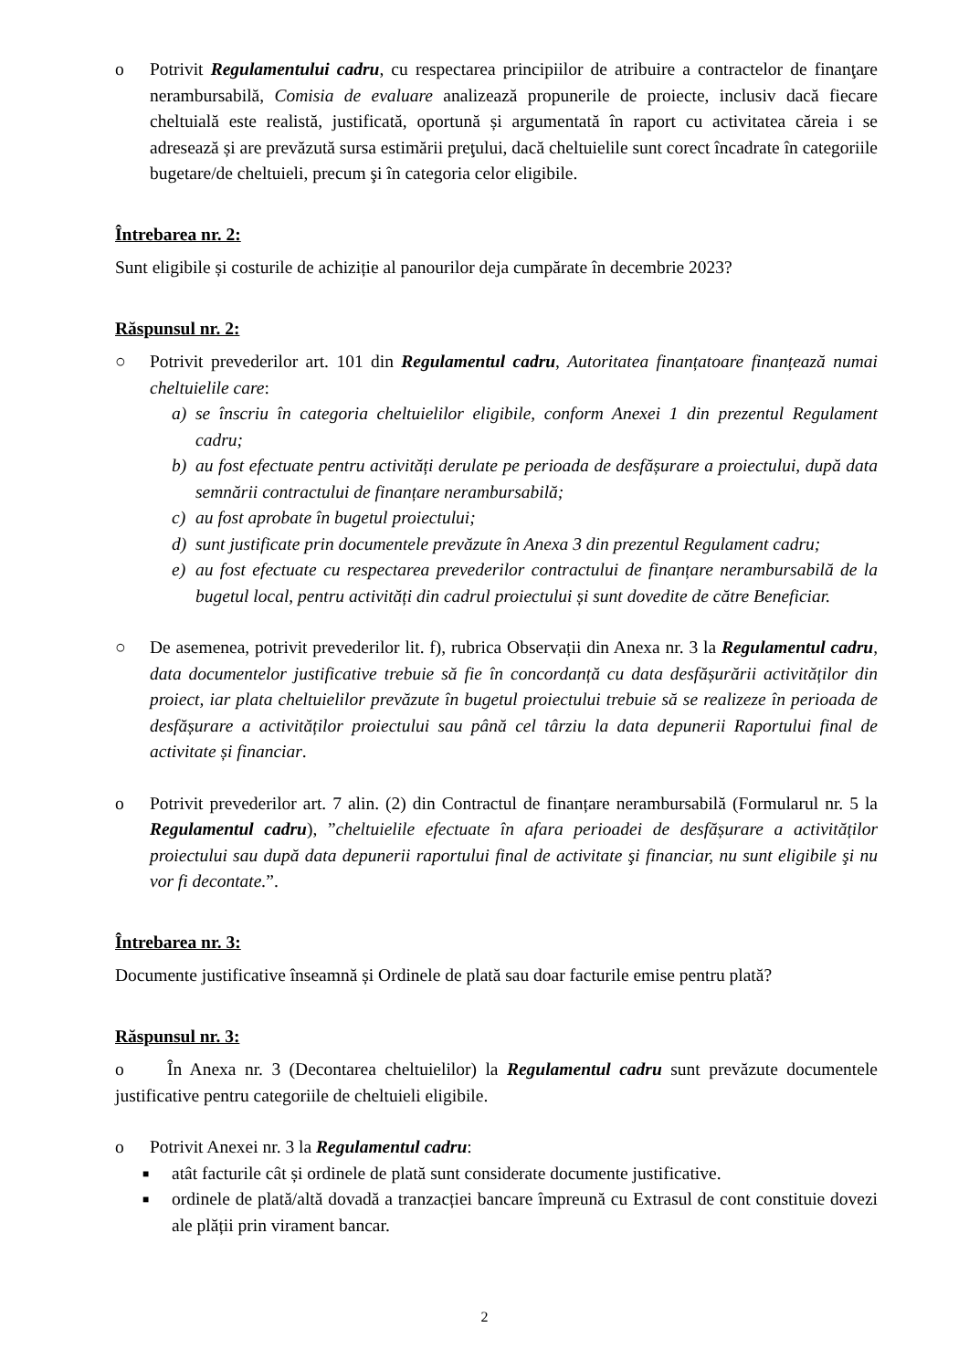o Potrivit Regulamentului cadru, cu respectarea principiilor de atribuire a contractelor de finanţare nerambursabilă, Comisia de evaluare analizează propunerile de proiecte, inclusiv dacă fiecare cheltuială este realistă, justificată, oportună și argumentată în raport cu activitatea căreia i se adresează și are prevăzută sursa estimării preţului, dacă cheltuielile sunt corect încadrate în categoriile bugetare/de cheltuieli, precum şi în categoria celor eligibile.
Întrebarea nr. 2:
Sunt eligibile și costurile de achiziție al panourilor deja cumpărate în decembrie 2023?
Răspunsul nr. 2:
○ Potrivit prevederilor art. 101 din Regulamentul cadru, Autoritatea finanțatoare finanțează numai cheltuielile care:
a) se înscriu în categoria cheltuielilor eligibile, conform Anexei 1 din prezentul Regulament cadru;
b) au fost efectuate pentru activități derulate pe perioada de desfășurare a proiectului, după data semnării contractului de finanțare nerambursabilă;
c) au fost aprobate în bugetul proiectului;
d) sunt justificate prin documentele prevăzute în Anexa 3 din prezentul Regulament cadru;
e) au fost efectuate cu respectarea prevederilor contractului de finanțare nerambursabilă de la bugetul local, pentru activități din cadrul proiectului și sunt dovedite de către Beneficiar.
○ De asemenea, potrivit prevederilor lit. f), rubrica Observații din Anexa nr. 3 la Regulamentul cadru, data documentelor justificative trebuie să fie în concordanță cu data desfășurării activităților din proiect, iar plata cheltuielilor prevăzute în bugetul proiectului trebuie să se realizeze în perioada de desfășurare a activităților proiectului sau până cel târziu la data depunerii Raportului final de activitate și financiar.
o Potrivit prevederilor art. 7 alin. (2) din Contractul de finanțare nerambursabilă (Formularul nr. 5 la Regulamentul cadru), ”cheltuielile efectuate în afara perioadei de desfășurare a activităților proiectului sau după data depunerii raportului final de activitate şi financiar, nu sunt eligibile şi nu vor fi decontate.”.
Întrebarea nr. 3:
Documente justificative înseamnă și Ordinele de plată sau doar facturile emise pentru plată?
Răspunsul nr. 3:
o În Anexa nr. 3 (Decontarea cheltuielilor) la Regulamentul cadru sunt prevăzute documentele justificative pentru categoriile de cheltuieli eligibile.
o Potrivit Anexei nr. 3 la Regulamentul cadru:
■
atât facturile cât și ordinele de plată sunt considerate documente justificative.
■
ordinele de plată/altă dovadă a tranzacției bancare împreună cu Extrasul de cont constituie dovezi ale plății prin virament bancar.
2